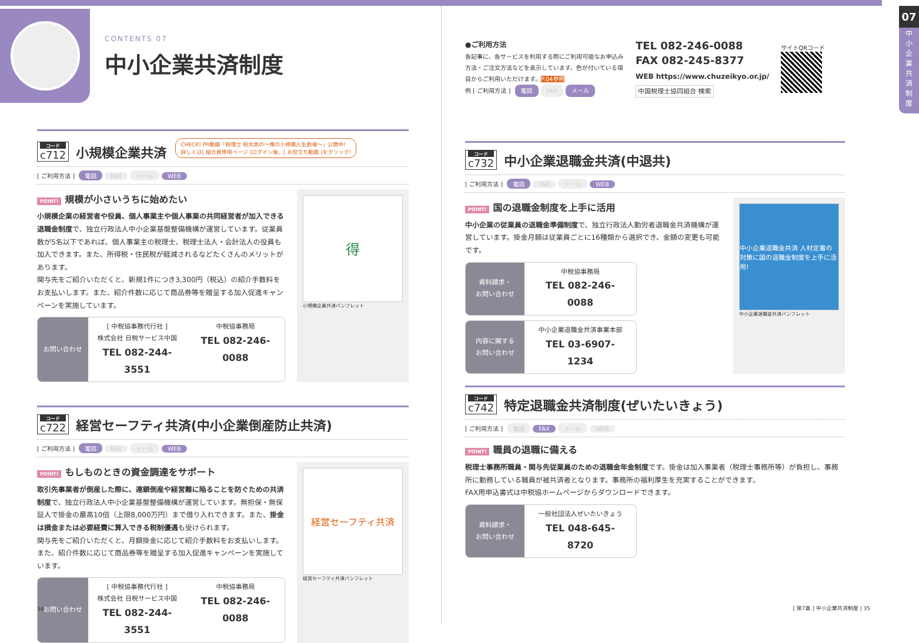CONTENTS 07
中小企業共済制度
コード c712
小規模企業共済
CHECK! PR動画「税理士 税太郎の〜俺の小規模人生劇場〜」公開中!
詳しくは[ 組合員専用ページ ]ログイン後、[ お役立ち動画 ]をクリック!
[ ご利用方法 ] 電話 FAX メール WEB
POINT! 規模が小さいうちに始めたい
小規模企業の経営者や役員、個人事業主や個人事業の共同経営者が加入できる退職金制度で、独立行政法人中小企業基盤整備機構が運営しています。従業員数が5名以下であれば、個人事業主の税理士、税理士法人・会計法人の役員も加入できます。また、所得税・住民税が軽減されるなどたくさんのメリットがあります。
関与先をご紹介いただくと、新規1件につき3,300円（税込）の紹介手数料をお支払いします。また、紹介件数に応じて商品券等を贈呈する加入促進キャンペーンを実施しています。
お問い合わせ
[ 中税協事務代行社 ]
株式会社 日税サービス中国
TEL 082-244-3551
中税協事務局
TEL 082-246-0088
得
小規模企業共済パンフレット
コード c722
経営セーフティ共済(中小企業倒産防止共済)
[ ご利用方法 ] 電話 FAX メール WEB
POINT! もしものときの資金調達をサポート
取引先事業者が倒産した際に、連鎖倒産や経営難に陥ることを防ぐための共済制度で、独立行政法人中小企業基盤整備機構が運営しています。無担保・無保証人で掛金の最高10倍（上限8,000万円）まで借り入れできます。また、掛金は損金または必要経費に算入できる税制優遇も受けられます。
関与先をご紹介いただくと、月額掛金に応じて紹介手数料をお支払いします。また、紹介件数に応じて商品券等を贈呈する加入促進キャンペーンを実施しています。
お問い合わせ
[ 中税協事務代行社 ]
株式会社 日税サービス中国
TEL 082-244-3551
中税協事務局
TEL 082-246-0088
経営セーフティ共済
経営セーフティ共済パンフレット
34
07
中
小
企
業
共
済
制
度
●ご利用方法
各記事に、各サービスを利用する際にご利用可能なお申込み方法・ご注文方法などを表示しています。色が付いている項目からご利用いただけます。P.04参照
例 [ ご利用方法 ] 電話 FAX メール
TEL 082-246-0088
FAX 082-245-8377
WEB https://www.chuzeikyo.or.jp/
中国税理士協同組合 検索
サイトQRコード
コード c732
中小企業退職金共済(中退共)
[ ご利用方法 ] 電話 FAX メール WEB
POINT! 国の退職金制度を上手に活用
中小企業の従業員の退職金準備制度で、独立行政法人勤労者退職金共済機構が運営しています。掛金月額は従業員ごとに16種類から選択でき、金額の変更も可能です。
資料請求・
お問い合わせ
中税協事務局
TEL 082-246-0088
内容に関する
お問い合わせ
中小企業退職金共済事業本部
TEL 03-6907-1234
中小企業退職金共済 人材定着の対策に国の退職金制度を上手に活用!
中小企業退職金共済パンフレット
コード c742
特定退職金共済制度(ぜいたいきょう)
[ ご利用方法 ] 電話 FAX メール WEB
POINT! 職員の退職に備える
税理士事務所職員・関与先従業員のための退職金年金制度です。掛金は加入事業者（税理士事務所等）が負担し、事務所に勤務している職員が被共済者となります。事務所の福利厚生を充実することができます。
FAX用申込書式は中税協ホームページからダウンロードできます。
資料請求・
お問い合わせ
一般社団法人ぜいたいきょう
TEL 048-645-8720
[ 第7章 ] 中小企業共済制度 | 35